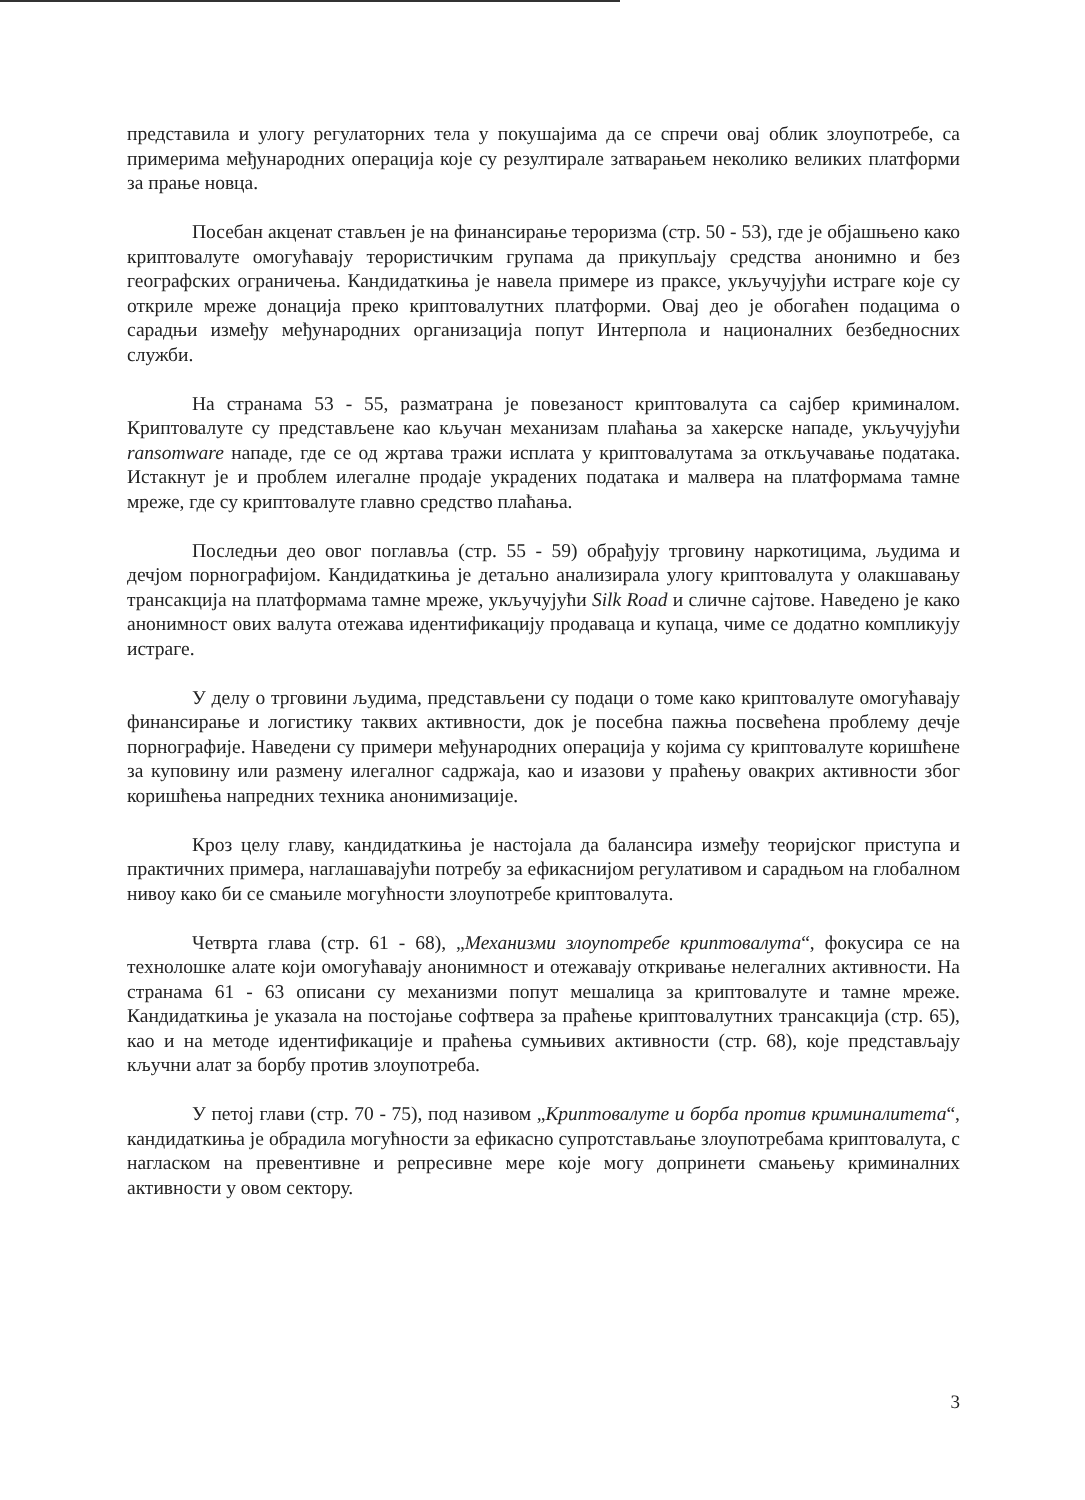представила и улогу регулаторних тела у покушајима да се спречи овај облик злоупотребе, са примерима међународних операција које су резултирале затварањем неколико великих платформи за прање новца.
Посебан акценат стављен је на финансирање тероризма (стр. 50 - 53), где је објашњено како криптовалуте омогућавају терористичким групама да прикупљају средства анонимно и без географских ограничења. Кандидаткиња је навела примере из праксе, укључујући истраге које су откриле мреже донација преко криптовалутних платформи. Овај део је обогаћен подацима о сарадњи између међународних организација попут Интерпола и националних безбедносних служби.
На странама 53 - 55, разматрана је повезаност криптовалута са сајбер криминалом. Криптовалуте су представљене као кључан механизам плаћања за хакерске нападе, укључујући ransomware нападе, где се од жртава тражи исплата у криптовалутама за откључавање података. Истакнут је и проблем илегалне продаје украдених података и малвера на платформама тамне мреже, где су криптовалуте главно средство плаћања.
Последњи део овог поглавља (стр. 55 - 59) обрађују трговину наркотицима, људима и дечјом порнографијом. Кандидаткиња је детаљно анализирала улогу криптовалута у олакшавању трансакција на платформама тамне мреже, укључујући Silk Road и сличне сајтове. Наведено је како анонимност ових валута отежава идентификацију продаваца и купаца, чиме се додатно компликују истраге.
У делу о трговини људима, представљени су подаци о томе како криптовалуте омогућавају финансирање и логистику таквих активности, док је посебна пажња посвећена проблему дечје порнографије. Наведени су примери међународних операција у којима су криптовалуте коришћене за куповину или размену илегалног садржаја, као и изазови у праћењу овакрих активности због коришћења напредних техника анонимизације.
Кроз целу главу, кандидаткиња је настојала да балансира између теоријског приступа и практичних примера, наглашавајући потребу за ефикаснијом регулативом и сарадњом на глобалном нивоу како би се смањиле могућности злоупотребе криптовалута.
Четврта глава (стр. 61 - 68), „Механизми злоупотребе криптовалута“, фокусира се на технолошке алате који омогућавају анонимност и отежавају откривање нелегалних активности. На странама 61 - 63 описани су механизми попут мешалица за криптовалуте и тамне мреже. Кандидаткиња је указала на постојање софтвера за праћење криптовалутних трансакција (стр. 65), као и на методе идентификације и праћења сумњивих активности (стр. 68), које представљају кључни алат за борбу против злоупотреба.
У петој глави (стр. 70 - 75), под називом „Криптовалуте и борба против криминалитета“, кандидаткиња је обрадила могућности за ефикасно супротстављање злоупотребама криптовалута, с нагласком на превентивне и репресивне мере које могу допринети смањењу криминалних активности у овом сектору.
3